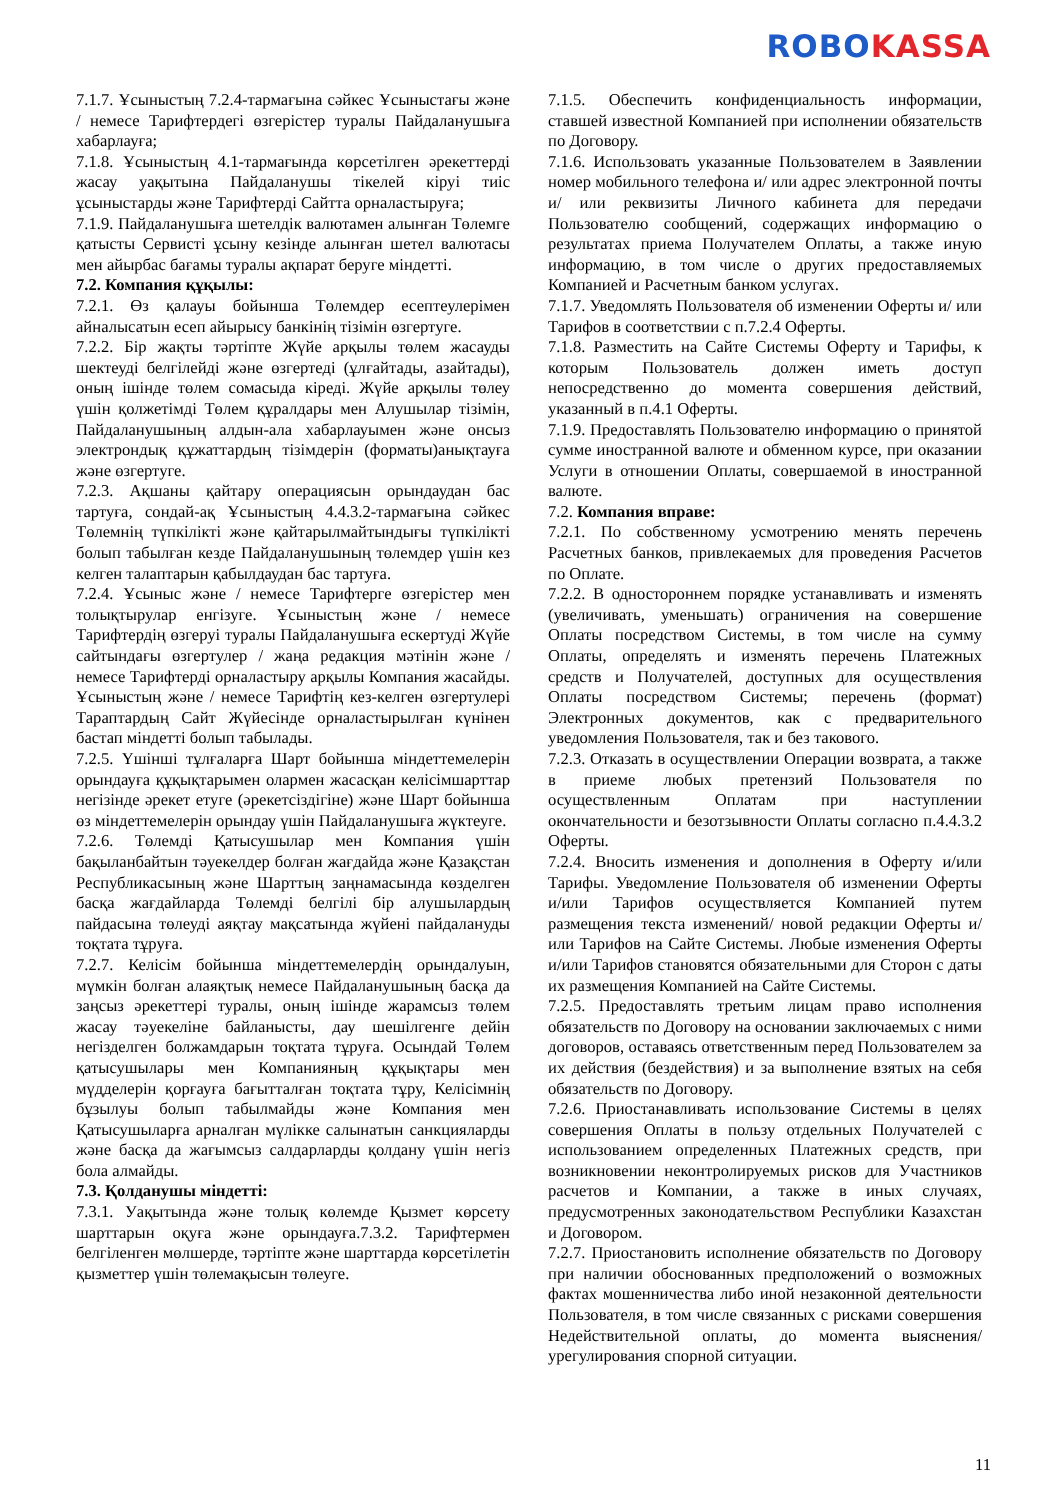ROBO KASSA
7.1.7. Ұсыныстың 7.2.4-тармағына сәйкес Ұсыныстағы және / немесе Тарифтердегі өзгерістер туралы Пайдаланушыға хабарлауға;
7.1.8. Ұсыныстың 4.1-тармағында көрсетілген әрекеттерді жасау уақытына Пайдаланушы тікелей кіруі тиіс ұсыныстарды және Тарифтерді Сайтта орналастыруға;
7.1.9. Пайдаланушыға шетелдік валютамен алынған Төлемге қатысты Сервисті ұсыну кезінде алынған шетел валютасы мен айырбас бағамы туралы ақпарат беруге міндетті.
7.2. Компания құқылы:
7.2.1. Өз қалауы бойынша Төлемдер есептеулерімен айналысатын есеп айырысу банкінің тізімін өзгертуге.
7.2.2. Бір жақты тәртіпте Жүйе арқылы төлем жасауды шектеуді белгілейді және өзгертеді (ұлғайтады, азайтады), оның ішінде төлем сомасыда кіреді. Жүйе арқылы төлеу үшін қолжетімді Төлем құралдары мен Алушылар тізімін, Пайдаланушының алдын-ала хабарлауымен және онсыз электрондық құжаттардың тізімдерін (форматы)анықтауға және өзгертуге.
7.2.3. Ақшаны қайтару операциясын орындаудан бас тартуға, сондай-ақ Ұсыныстың 4.4.3.2-тармағына сәйкес Төлемнің түпкілікті және қайтарылмайтындығы түпкілікті болып табылған кезде Пайдаланушының төлемдер үшін кез келген талаптарын қабылдаудан бас тартуға.
7.2.4. Ұсыныс және / немесе Тарифтерге өзгерістер мен толықтырулар енгізуге. Ұсыныстың және / немесе Тарифтердің өзгеруі туралы Пайдаланушыға ескертуді Жүйе сайтындағы өзгертулер / жаңа редакция мәтінін және / немесе Тарифтерді орналастыру арқылы Компания жасайды. Ұсыныстың және / немесе Тарифтің кез-келген өзгертулері Тараптардың Сайт Жүйесінде орналастырылған күнінен бастап міндетті болып табылады.
7.2.5. Үшінші тұлғаларға Шарт бойынша міндеттемелерін орындауға құқықтарымен олармен жасасқан келісімшарттар негізінде әрекет етуге (әрекетсіздігіне) және Шарт бойынша өз міндеттемелерін орындау үшін Пайдаланушыға жүктеуге.
7.2.6. Төлемді Қатысушылар мен Компания үшін бақыланбайтын тәуекелдер болған жағдайда және Қазақстан Республикасының және Шарттың заңнамасында көзделген басқа жағдайларда Төлемді белгілі бір алушылардың пайдасына төлеуді аяқтау мақсатында жүйені пайдалануды тоқтата тұруға.
7.2.7. Келісім бойынша міндеттемелердің орындалуын, мүмкін болған алаяқтық немесе Пайдаланушының басқа да заңсыз әрекеттері туралы, оның ішінде жарамсыз төлем жасау тәуекеліне байланысты, дау шешілгенге дейін негізделген болжамдарын тоқтата тұруға. Осындай Төлем қатысушылары мен Компанияның құқықтары мен мүдделерін қорғауға бағытталған тоқтата тұру, Келісімнің бұзылуы болып табылмайды және Компания мен Қатысушыларға арналған мүлікке салынатын санкцияларды және басқа да жағымсыз салдарларды қолдану үшін негіз бола алмайды.
7.3. Қолданушы міндетті:
7.3.1. Уақытында және толық көлемде Қызмет көрсету шарттарын оқуға және орындауға.7.3.2. Тарифтермен белгіленген мөлшерде, тәртіпте және шарттарда көрсетілетін қызметтер үшін төлемақысын төлеуге.
7.1.5. Обеспечить конфиденциальность информации, ставшей известной Компанией при исполнении обязательств по Договору.
7.1.6. Использовать указанные Пользователем в Заявлении номер мобильного телефона и/ или адрес электронной почты и/ или реквизиты Личного кабинета для передачи Пользователю сообщений, содержащих информацию о результатах приема Получателем Оплаты, а также иную информацию, в том числе о других предоставляемых Компанией и Расчетным банком услугах.
7.1.7. Уведомлять Пользователя об изменении Оферты и/ или Тарифов в соответствии с п.7.2.4 Оферты.
7.1.8. Разместить на Сайте Системы Оферту и Тарифы, к которым Пользователь должен иметь доступ непосредственно до момента совершения действий, указанный в п.4.1 Оферты.
7.1.9. Предоставлять Пользователю информацию о принятой сумме иностранной валюте и обменном курсе, при оказании Услуги в отношении Оплаты, совершаемой в иностранной валюте.
7.2. Компания вправе:
7.2.1. По собственному усмотрению менять перечень Расчетных банков, привлекаемых для проведения Расчетов по Оплате.
7.2.2. В одностороннем порядке устанавливать и изменять (увеличивать, уменьшать) ограничения на совершение Оплаты посредством Системы, в том числе на сумму Оплаты, определять и изменять перечень Платежных средств и Получателей, доступных для осуществления Оплаты посредством Системы; перечень (формат) Электронных документов, как с предварительного уведомления Пользователя, так и без такового.
7.2.3. Отказать в осуществлении Операции возврата, а также в приеме любых претензий Пользователя по осуществленным Оплатам при наступлении окончательности и безотзывности Оплаты согласно п.4.4.3.2 Оферты.
7.2.4. Вносить изменения и дополнения в Оферту и/или Тарифы. Уведомление Пользователя об изменении Оферты и/или Тарифов осуществляется Компанией путем размещения текста изменений/ новой редакции Оферты и/или Тарифов на Сайте Системы. Любые изменения Оферты и/или Тарифов становятся обязательными для Сторон с даты их размещения Компанией на Сайте Системы.
7.2.5. Предоставлять третьим лицам право исполнения обязательств по Договору на основании заключаемых с ними договоров, оставаясь ответственным перед Пользователем за их действия (бездействия) и за выполнение взятых на себя обязательств по Договору.
7.2.6. Приостанавливать использование Системы в целях совершения Оплаты в пользу отдельных Получателей с использованием определенных Платежных средств, при возникновении неконтролируемых рисков для Участников расчетов и Компании, а также в иных случаях, предусмотренных законодательством Республики Казахстан и Договором.
7.2.7. Приостановить исполнение обязательств по Договору при наличии обоснованных предположений о возможных фактах мошенничества либо иной незаконной деятельности Пользователя, в том числе связанных с рисками совершения Недействительной оплаты, до момента выяснения/урегулирования спорной ситуации.
11